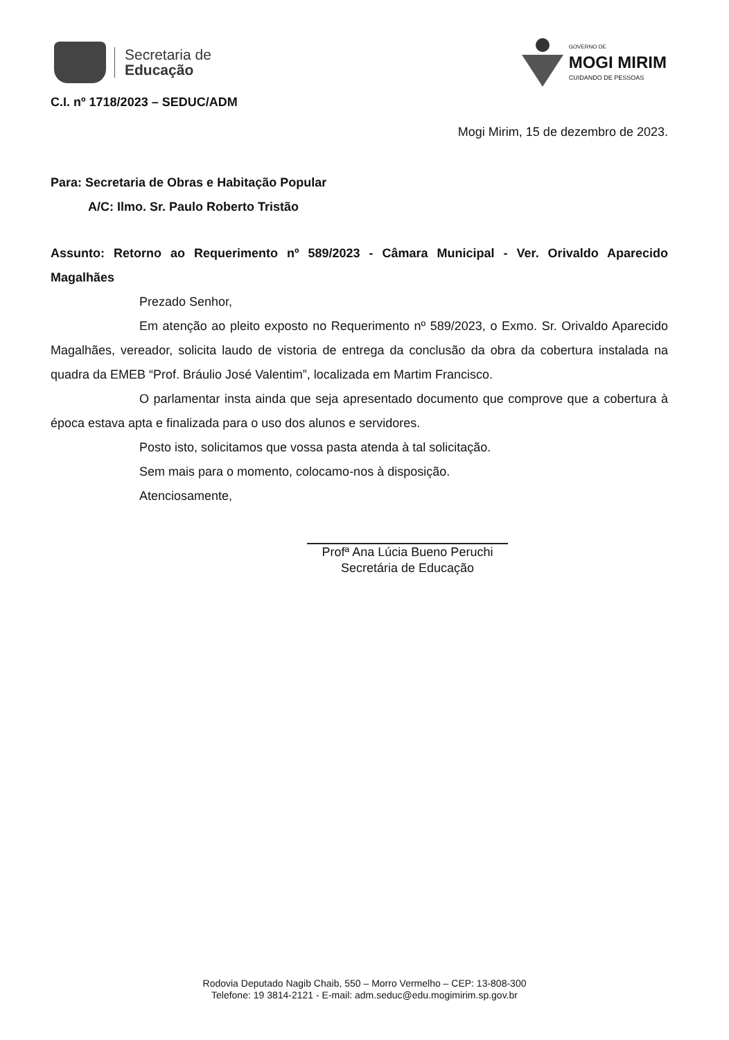Secretaria de
Educação
GOVERNO DE
MOGI MIRIM
CUIDANDO DE PESSOAS
C.I. nº 1718/2023 – SEDUC/ADM
Mogi Mirim, 15 de dezembro de 2023.
Para: Secretaria de Obras e Habitação Popular
A/C: Ilmo. Sr. Paulo Roberto Tristão
Assunto: Retorno ao Requerimento nº 589/2023 - Câmara Municipal - Ver. Orivaldo Aparecido Magalhães
Prezado Senhor,
Em atenção ao pleito exposto no Requerimento nº 589/2023, o Exmo. Sr. Orivaldo Aparecido Magalhães, vereador, solicita laudo de vistoria de entrega da conclusão da obra da cobertura instalada na quadra da EMEB “Prof. Bráulio José Valentim”, localizada em Martim Francisco.
O parlamentar insta ainda que seja apresentado documento que comprove que a cobertura à época estava apta e finalizada para o uso dos alunos e servidores.
Posto isto, solicitamos que vossa pasta atenda à tal solicitação.
Sem mais para o momento, colocamo-nos à disposição.
Atenciosamente,
Profª Ana Lúcia Bueno Peruchi
Secretária de Educação
Rodovia Deputado Nagib Chaib, 550 – Morro Vermelho – CEP: 13-808-300
Telefone: 19 3814-2121 - E-mail: adm.seduc@edu.mogimirim.sp.gov.br